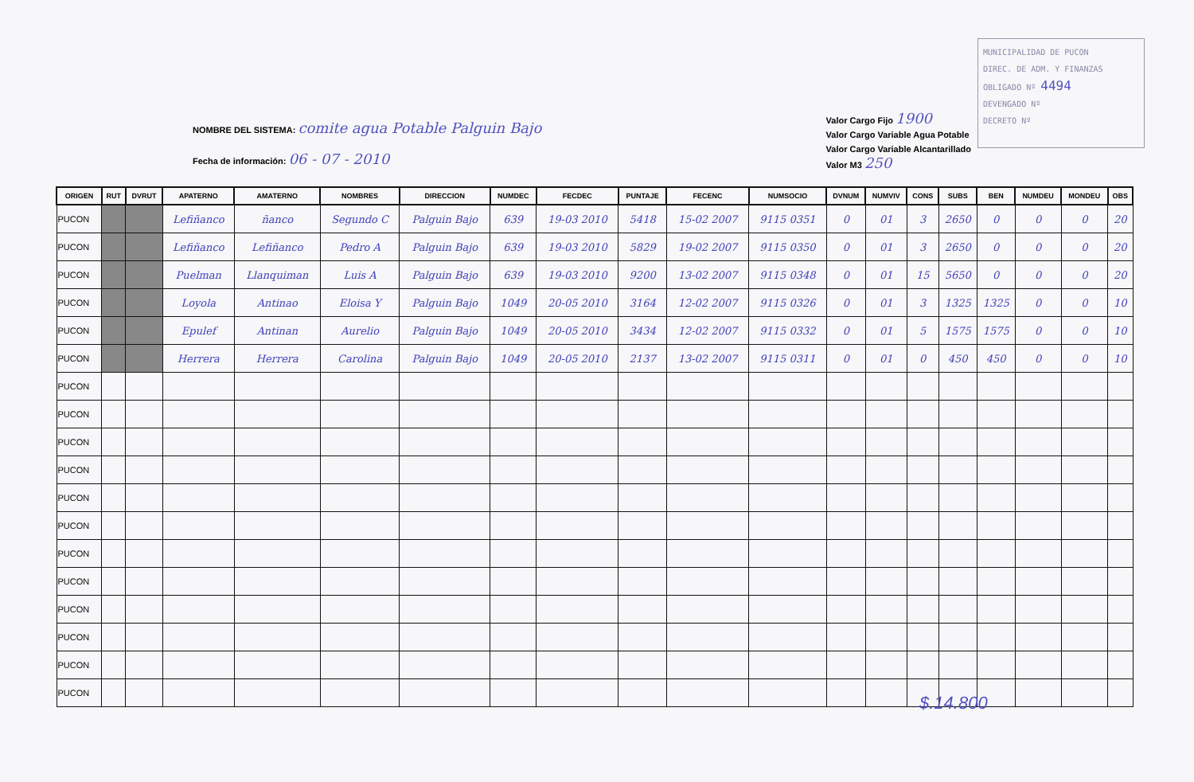MUNICIPALIDAD DE PUCON
DIREC. DE ADM. Y FINANZAS
OBLIGADO Nº 4494
DEVENGADO Nº
DECRETO Nº
NOMBRE DEL SISTEMA: comite agua Potable Palguin Bajo
Fecha de información: 06 - 07 - 2010
Valor Cargo Fijo 1900
Valor Cargo Variable Agua Potable
Valor Cargo Variable Alcantarillado
Valor M3 250
| ORIGEN | RUT | DVRUT | APATERNO | AMATERNO | NOMBRES | DIRECCION | NUMDEC | FECDEC | PUNTAJE | FECENC | NUMSOCIO | DVNUM | NUMVIV | CONS | SUBS | BEN | NUMDEU | MONDEU | OBS |
| --- | --- | --- | --- | --- | --- | --- | --- | --- | --- | --- | --- | --- | --- | --- | --- | --- | --- | --- | --- |
| PUCON | | | Lefiñanco | ñanco | Segundo C | Palguin Bajo | 639 | 19-03 2010 | 5418 | 15-02 2007 | 9115 0351 | 0 | 01 | 3 | 2650 | 0 | 0 | 0 | 20 |
| PUCON | | | Lefiñanco | Lefiñanco | Pedro A | Palguin Bajo | 639 | 19-03 2010 | 5829 | 19-02 2007 | 9115 0350 | 0 | 01 | 3 | 2650 | 0 | 0 | 0 | 20 |
| PUCON | | | Puelman | Llanquiman | Luis A | Palguin Bajo | 639 | 19-03 2010 | 9200 | 13-02 2007 | 9115 0348 | 0 | 01 | 15 | 5650 | 0 | 0 | 0 | 20 |
| PUCON | | | Loyola | Antinao | Eloisa Y | Palguin Bajo | 1049 | 20-05 2010 | 3164 | 12-02 2007 | 9115 0326 | 0 | 01 | 3 | 1325 | 1325 | 0 | 0 | 10 |
| PUCON | | | Epulef | Antinan | Aurelio | Palguin Bajo | 1049 | 20-05 2010 | 3434 | 12-02 2007 | 9115 0332 | 0 | 01 | 5 | 1575 | 1575 | 0 | 0 | 10 |
| PUCON | | | Herrera | Herrera | Carolina | Palguin Bajo | 1049 | 20-05 2010 | 2137 | 13-02 2007 | 9115 0311 | 0 | 01 | 0 | 450 | 450 | 0 | 0 | 10 |
| PUCON | | | | | | | | | | | | | | | | | | | |
| PUCON | | | | | | | | | | | | | | | | | | | |
| PUCON | | | | | | | | | | | | | | | | | | | |
| PUCON | | | | | | | | | | | | | | | | | | | |
| PUCON | | | | | | | | | | | | | | | | | | | |
| PUCON | | | | | | | | | | | | | | | | | | | |
| PUCON | | | | | | | | | | | | | | | | | | | |
| PUCON | | | | | | | | | | | | | | | | | | | |
| PUCON | | | | | | | | | | | | | | | | | | | |
| PUCON | | | | | | | | | | | | | | | | | | | |
| PUCON | | | | | | | | | | | | | | | | | | | |
| PUCON | | | | | | | | | | | | | | | | | | | |
$.14.800